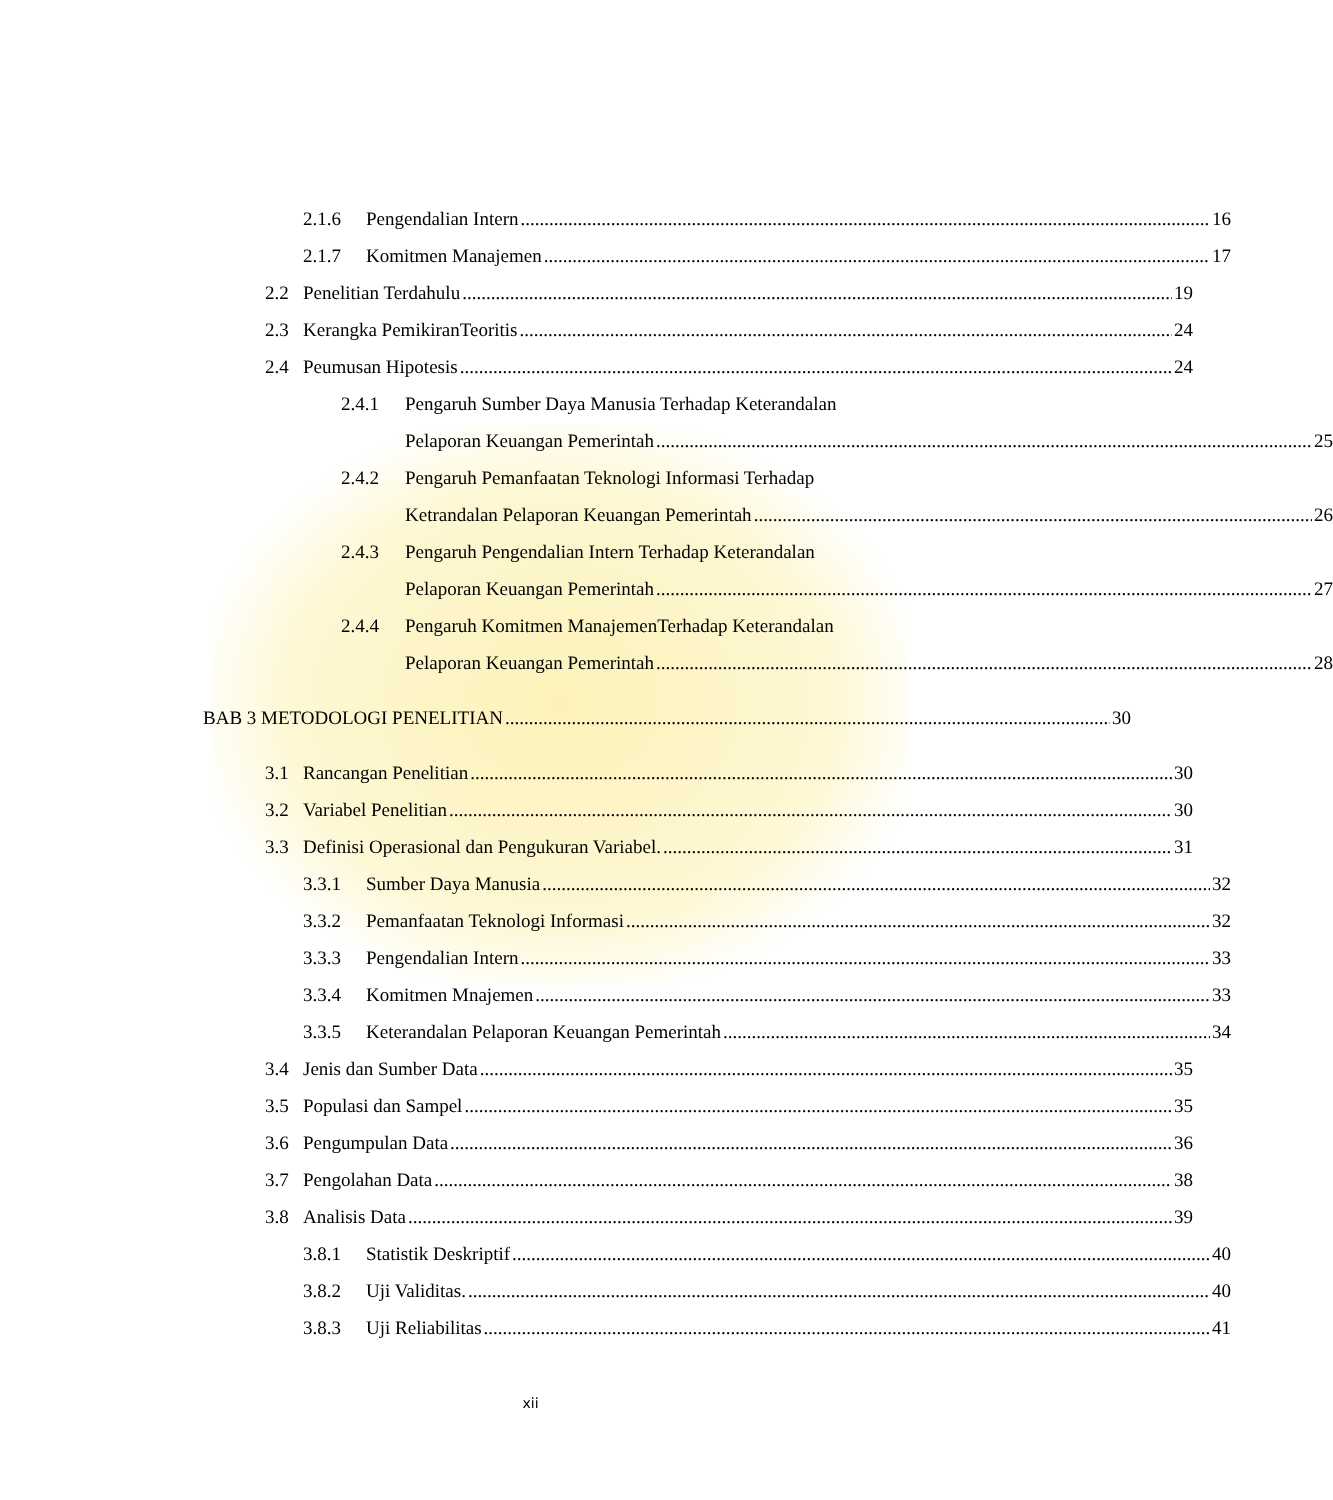2.1.6 Pengendalian Intern 16
2.1.7 Komitmen Manajemen 17
2.2 Penelitian Terdahulu 19
2.3 Kerangka PemikiranTeoritis 24
2.4 Peumusan Hipotesis 24
2.4.1 Pengaruh Sumber Daya Manusia Terhadap Keterandalan
Pelaporan Keuangan Pemerintah 25
2.4.2 Pengaruh Pemanfaatan Teknologi Informasi Terhadap
Ketrandalan Pelaporan Keuangan Pemerintah 26
2.4.3 Pengaruh Pengendalian Intern Terhadap Keterandalan
Pelaporan Keuangan Pemerintah 27
2.4.4 Pengaruh Komitmen ManajemenTerhadap Keterandalan
Pelaporan Keuangan Pemerintah 28
BAB 3 METODOLOGI PENELITIAN 30
3.1 Rancangan Penelitian 30
3.2 Variabel Penelitian 30
3.3 Definisi Operasional dan Pengukuran Variabel. 31
3.3.1 Sumber Daya Manusia 32
3.3.2 Pemanfaatan Teknologi Informasi 32
3.3.3 Pengendalian Intern 33
3.3.4 Komitmen Mnajemen 33
3.3.5 Keterandalan Pelaporan Keuangan Pemerintah 34
3.4 Jenis dan Sumber Data 35
3.5 Populasi dan Sampel 35
3.6 Pengumpulan Data 36
3.7 Pengolahan Data 38
3.8 Analisis Data 39
3.8.1 Statistik Deskriptif 40
3.8.2 Uji Validitas. 40
3.8.3 Uji Reliabilitas 41
xii